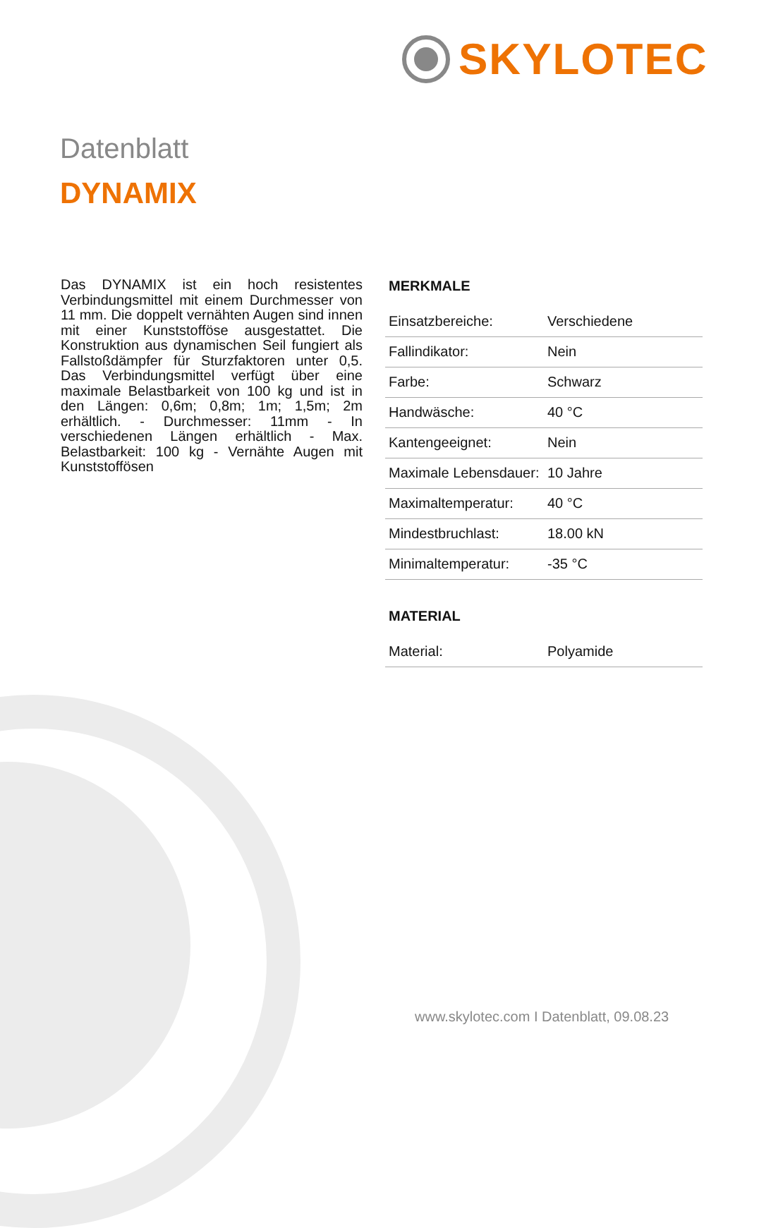SKYLOTEC
Datenblatt
DYNAMIX
Das DYNAMIX ist ein hoch resistentes Verbindungsmittel mit einem Durchmesser von 11 mm. Die doppelt vernähten Augen sind innen mit einer Kunststofföse ausgestattet. Die Konstruktion aus dynamischen Seil fungiert als Fallstoßdämpfer für Sturzfaktoren unter 0,5. Das Verbindungsmittel verfügt über eine maximale Belastbarkeit von 100 kg und ist in den Längen: 0,6m; 0,8m; 1m; 1,5m; 2m erhältlich. - Durchmesser: 11mm - In verschiedenen Längen erhältlich - Max. Belastbarkeit: 100 kg - Vernähte Augen mit Kunststoffösen
MERKMALE
| Einsatzbereiche: | Verschiedene |
| Fallindikator: | Nein |
| Farbe: | Schwarz |
| Handwäsche: | 40 °C |
| Kantengeeignet: | Nein |
| Maximale Lebensdauer: | 10 Jahre |
| Maximaltemperatur: | 40 °C |
| Mindestbruchlast: | 18.00 kN |
| Minimaltemperatur: | -35 °C |
MATERIAL
| Material: | Polyamide |
www.skylotec.com I Datenblatt, 09.08.23